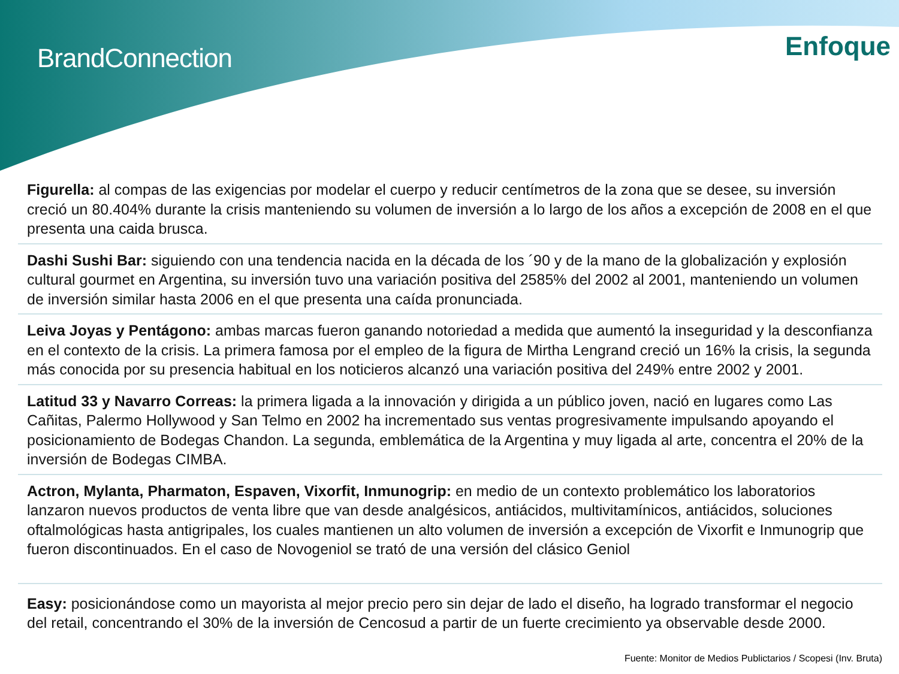BrandConnection Enfoque
Figurella: al compas de las exigencias por modelar el cuerpo y reducir centímetros de la zona que se desee, su inversión creció un 80.404% durante la crisis manteniendo su volumen de inversión a lo largo de los años a excepción de 2008 en el que presenta una caida brusca.
Dashi Sushi Bar: siguiendo con una tendencia nacida en la década de los ´90 y de la mano de la globalización y explosión cultural gourmet en Argentina, su inversión tuvo una variación positiva del 2585% del 2002 al 2001, manteniendo un volumen de inversión similar hasta 2006 en el que presenta una caída pronunciada.
Leiva Joyas y Pentágono: ambas marcas fueron ganando notoriedad a medida que aumentó la inseguridad y la desconfianza en el contexto de la crisis. La primera famosa por el empleo de la figura de Mirtha Lengrand creció un 16% la crisis, la segunda más conocida por su presencia habitual en los noticieros alcanzó una variación positiva del 249% entre 2002 y 2001.
Latitud 33 y Navarro Correas: la primera ligada a la innovación y dirigida a un público joven, nació en lugares como Las Cañitas, Palermo Hollywood y San Telmo en 2002 ha incrementado sus ventas progresivamente impulsando apoyando el posicionamiento de Bodegas Chandon. La segunda, emblemática de la Argentina y muy ligada al arte, concentra el 20% de la inversión de Bodegas CIMBA.
Actron, Mylanta, Pharmaton, Espaven, Vixorfit, Inmunogrip: en medio de un contexto problemático los laboratorios lanzaron nuevos productos de venta libre que van desde analgésicos, antiácidos, multivitamínicos, antiácidos, soluciones oftalmológicas hasta antigripales, los cuales mantienen un alto volumen de inversión a excepción de Vixorfit e Inmunogrip que fueron discontinuados. En el caso de Novogeniol se trató de una versión del clásico Geniol
Easy: posicionándose como un mayorista al mejor precio pero sin dejar de lado el diseño, ha logrado transformar el negocio del retail, concentrando el 30% de la inversión de Cencosud a partir de un fuerte crecimiento ya observable desde 2000.
Fuente: Monitor de Medios Publictarios / Scopesi (Inv. Bruta)